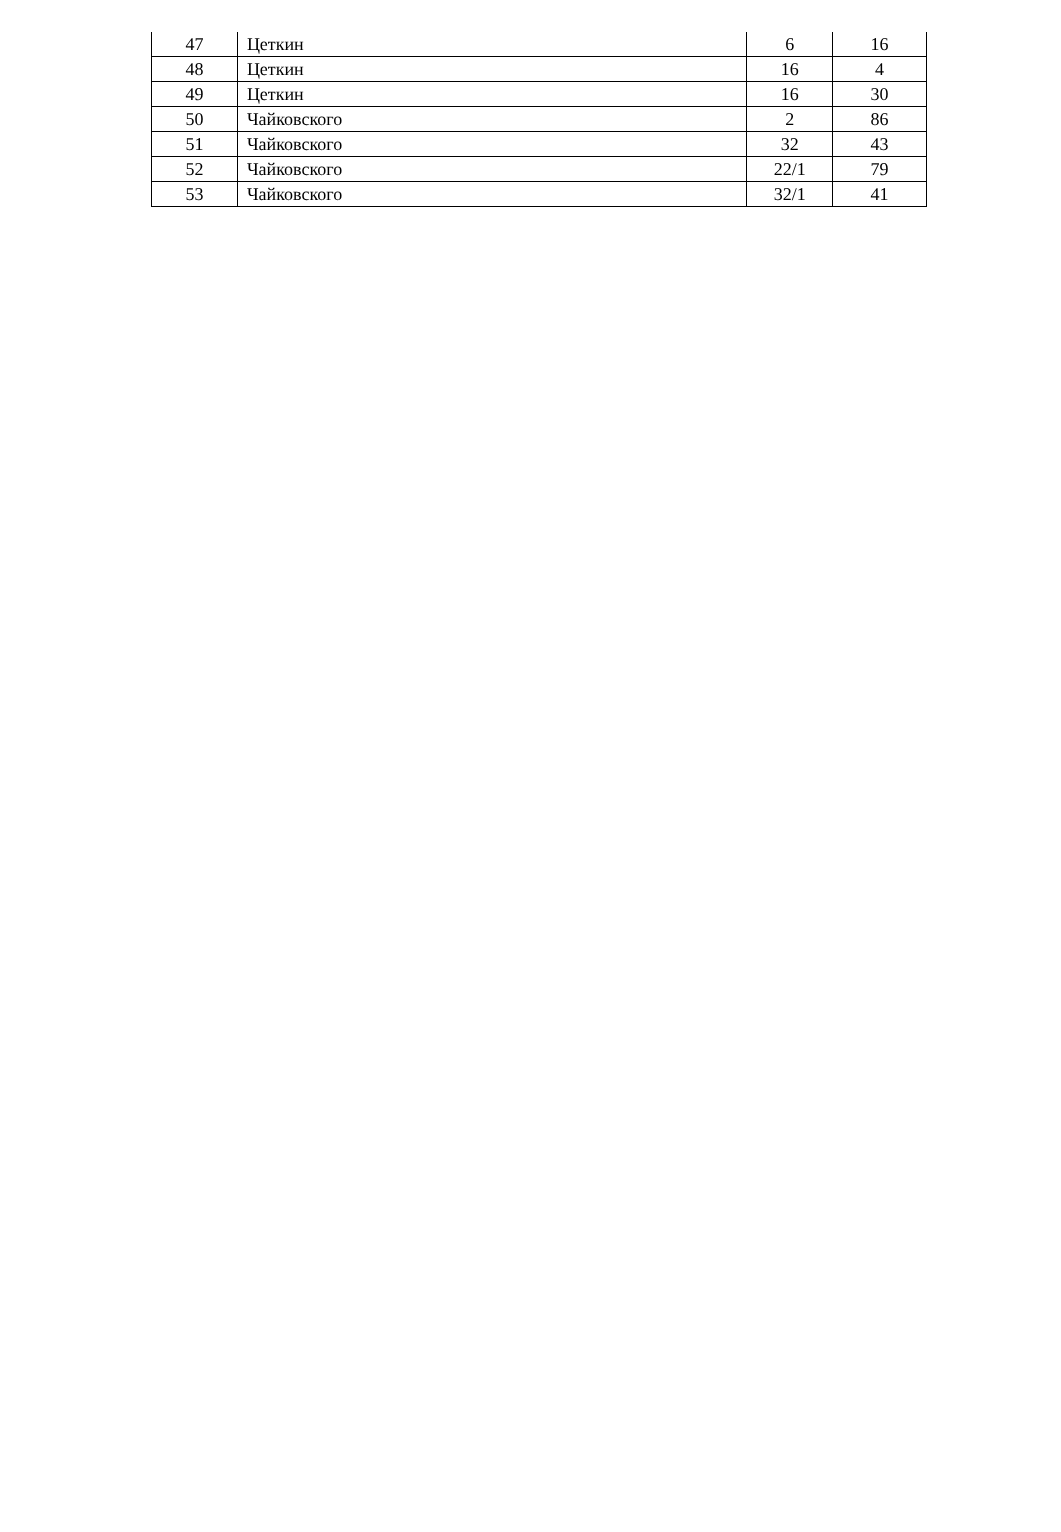| 47 | Цеткин | 6 | 16 |
| 48 | Цеткин | 16 | 4 |
| 49 | Цеткин | 16 | 30 |
| 50 | Чайковского | 2 | 86 |
| 51 | Чайковского | 32 | 43 |
| 52 | Чайковского | 22/1 | 79 |
| 53 | Чайковского | 32/1 | 41 |